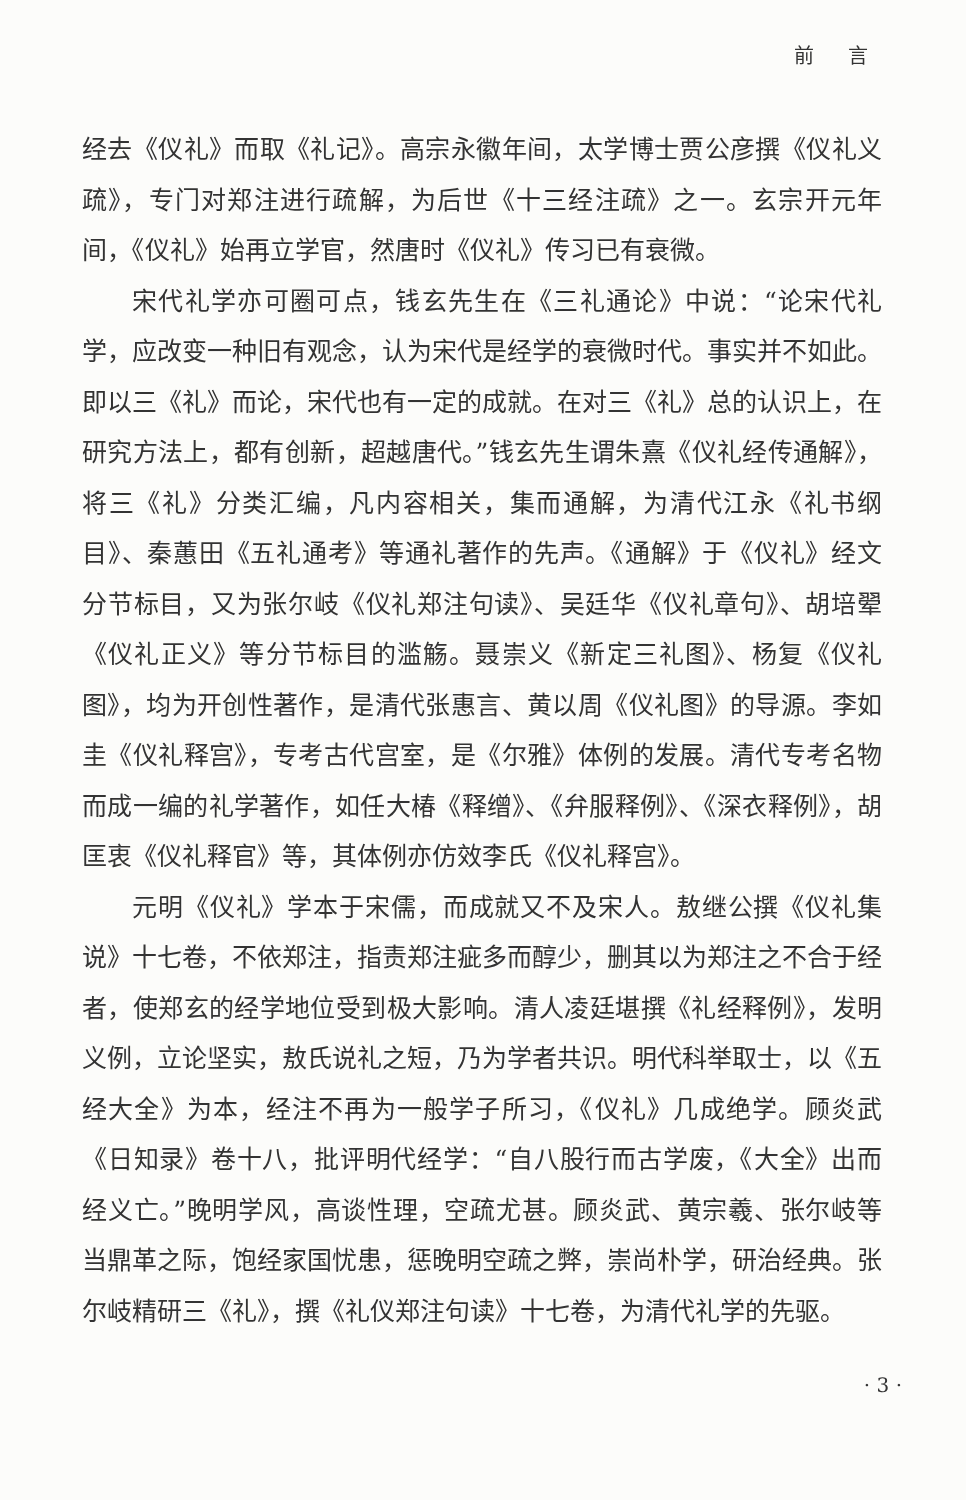前 言
经去《仪礼》而取《礼记》。高宗永徽年间，太学博士贾公彦撰《仪礼义疏》，专门对郑注进行疏解，为后世《十三经注疏》之一。玄宗开元年间，《仪礼》始再立学官，然唐时《仪礼》传习已有衰微。
宋代礼学亦可圈可点，钱玄先生在《三礼通论》中说：“论宋代礼学，应改变一种旧有观念，认为宋代是经学的衰微时代。事实并不如此。即以三《礼》而论，宋代也有一定的成就。在对三《礼》总的认识上，在研究方法上，都有创新，超越唐代。”钱玄先生谓朱熹《仪礼经传通解》，将三《礼》分类汇编，凡内容相关，集而通解，为清代江永《礼书纲目》、秦蕙田《五礼通考》等通礼著作的先声。《通解》于《仪礼》经文分节标目，又为张尔岐《仪礼郑注句读》、吴廷华《仪礼章句》、胡培翚《仪礼正义》等分节标目的滥觞。聂崇义《新定三礼图》、杨复《仪礼图》，均为开创性著作，是清代张惠言、黄以周《仪礼图》的导源。李如圭《仪礼释宫》，专考古代宫室，是《尔雅》体例的发展。清代专考名物而成一编的礼学著作，如任大椿《释缯》、《弁服释例》、《深衣释例》，胡匡衷《仪礼释官》等，其体例亦仿效李氏《仪礼释宫》。
元明《仪礼》学本于宋儒，而成就又不及宋人。敖继公撰《仪礼集说》十七卷，不依郑注，指责郑注疵多而醇少，删其以为郑注之不合于经者，使郑玄的经学地位受到极大影响。清人凌廷堪撰《礼经释例》，发明义例，立论坚实，敖氏说礼之短，乃为学者共识。明代科举取士，以《五经大全》为本，经注不再为一般学子所习，《仪礼》几成绝学。顾炎武《日知录》卷十八，批评明代经学：“自八股行而古学废，《大全》出而经义亡。”晚明学风，高谈性理，空疏尤甚。顾炎武、黄宗羲、张尔岐等当鼎革之际，饱经家国忧患，惩晚明空疏之弊，崇尚朴学，研治经典。张尔岐精研三《礼》，撰《礼仪郑注句读》十七卷，为清代礼学的先驱。
· 3 ·